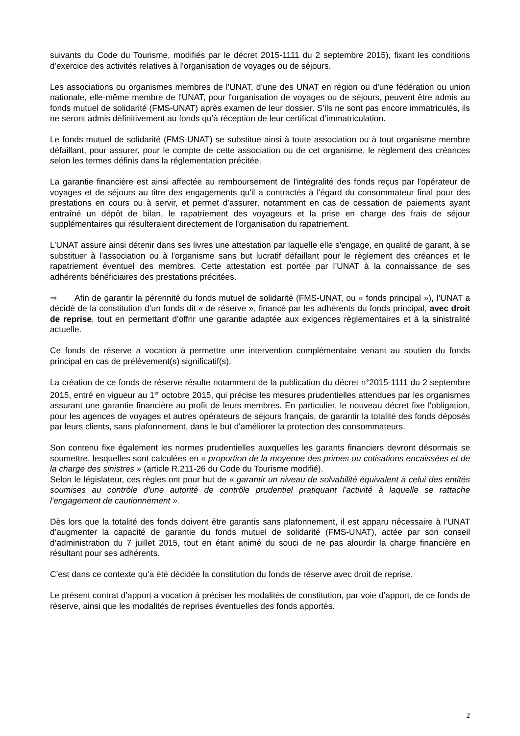suivants du Code du Tourisme, modifiés par le décret 2015-1111 du 2 septembre 2015), fixant les conditions d'exercice des activités relatives à l'organisation de voyages ou de séjours.
Les associations ou organismes membres de l'UNAT, d’une des UNAT en région ou d'une fédération ou union nationale, elle-même membre de l'UNAT, pour l'organisation de voyages ou de séjours, peuvent être admis au fonds mutuel de solidarité (FMS-UNAT) après examen de leur dossier. S’ils ne sont pas encore immatriculés, ils ne seront admis définitivement au fonds qu’à réception de leur certificat d’immatriculation.
Le fonds mutuel de solidarité (FMS-UNAT) se substitue ainsi à toute association ou à tout organisme membre défaillant, pour assurer, pour le compte de cette association ou de cet organisme, le règlement des créances selon les termes définis dans la réglementation précitée.
La garantie financière est ainsi affectée au remboursement de l'intégralité des fonds reçus par l'opérateur de voyages et de séjours au titre des engagements qu'il a contractés à l'égard du consommateur final pour des prestations en cours ou à servir, et permet d'assurer, notamment en cas de cessation de paiements ayant entraîné un dépôt de bilan, le rapatriement des voyageurs et la prise en charge des frais de séjour supplémentaires qui résulteraient directement de l'organisation du rapatriement.
L’UNAT assure ainsi détenir dans ses livres une attestation par laquelle elle s'engage, en qualité de garant, à se substituer à l'association ou à l'organisme sans but lucratif défaillant pour le règlement des créances et le rapatriement éventuel des membres. Cette attestation est portée par l’UNAT à la connaissance de ses adhérents bénéficiaires des prestations précitées.
⇒ Afin de garantir la pérennité du fonds mutuel de solidarité (FMS-UNAT, ou « fonds principal »), l’UNAT a décidé de la constitution d’un fonds dit « de réserve », financé par les adhérents du fonds principal, avec droit de reprise, tout en permettant d’offrir une garantie adaptée aux exigences règlementaires et à la sinistralité actuelle.
Ce fonds de réserve a vocation à permettre une intervention complémentaire venant au soutien du fonds principal en cas de prélèvement(s) significatif(s).
La création de ce fonds de réserve résulte notamment de la publication du décret n°2015-1111 du 2 septembre 2015, entré en vigueur au 1<sup>er</sup> octobre 2015, qui précise les mesures prudentielles attendues par les organismes assurant une garantie financière au profit de leurs membres. En particulier, le nouveau décret fixe l'obligation, pour les agences de voyages et autres opérateurs de séjours français, de garantir la totalité des fonds déposés par leurs clients, sans plafonnement, dans le but d'améliorer la protection des consommateurs.
Son contenu fixe également les normes prudentielles auxquelles les garants financiers devront désormais se soumettre, lesquelles sont calculées en « proportion de la moyenne des primes ou cotisations encaissées et de la charge des sinistres » (article R.211-26 du Code du Tourisme modifié).
Selon le législateur, ces règles ont pour but de « garantir un niveau de solvabilité équivalent à celui des entités soumises au contrôle d'une autorité de contrôle prudentiel pratiquant l'activité à laquelle se rattache l'engagement de cautionnement ».
Dès lors que la totalité des fonds doivent être garantis sans plafonnement, il est apparu nécessaire à l’UNAT d’augmenter la capacité de garantie du fonds mutuel de solidarité (FMS-UNAT), actée par son conseil d’administration du 7 juillet 2015, tout en étant animé du souci de ne pas alourdir la charge financière en résultant pour ses adhérents.
C’est dans ce contexte qu’a été décidée la constitution du fonds de réserve avec droit de reprise.
Le présent contrat d’apport a vocation à préciser les modalités de constitution, par voie d’apport, de ce fonds de réserve, ainsi que les modalités de reprises éventuelles des fonds apportés.
2